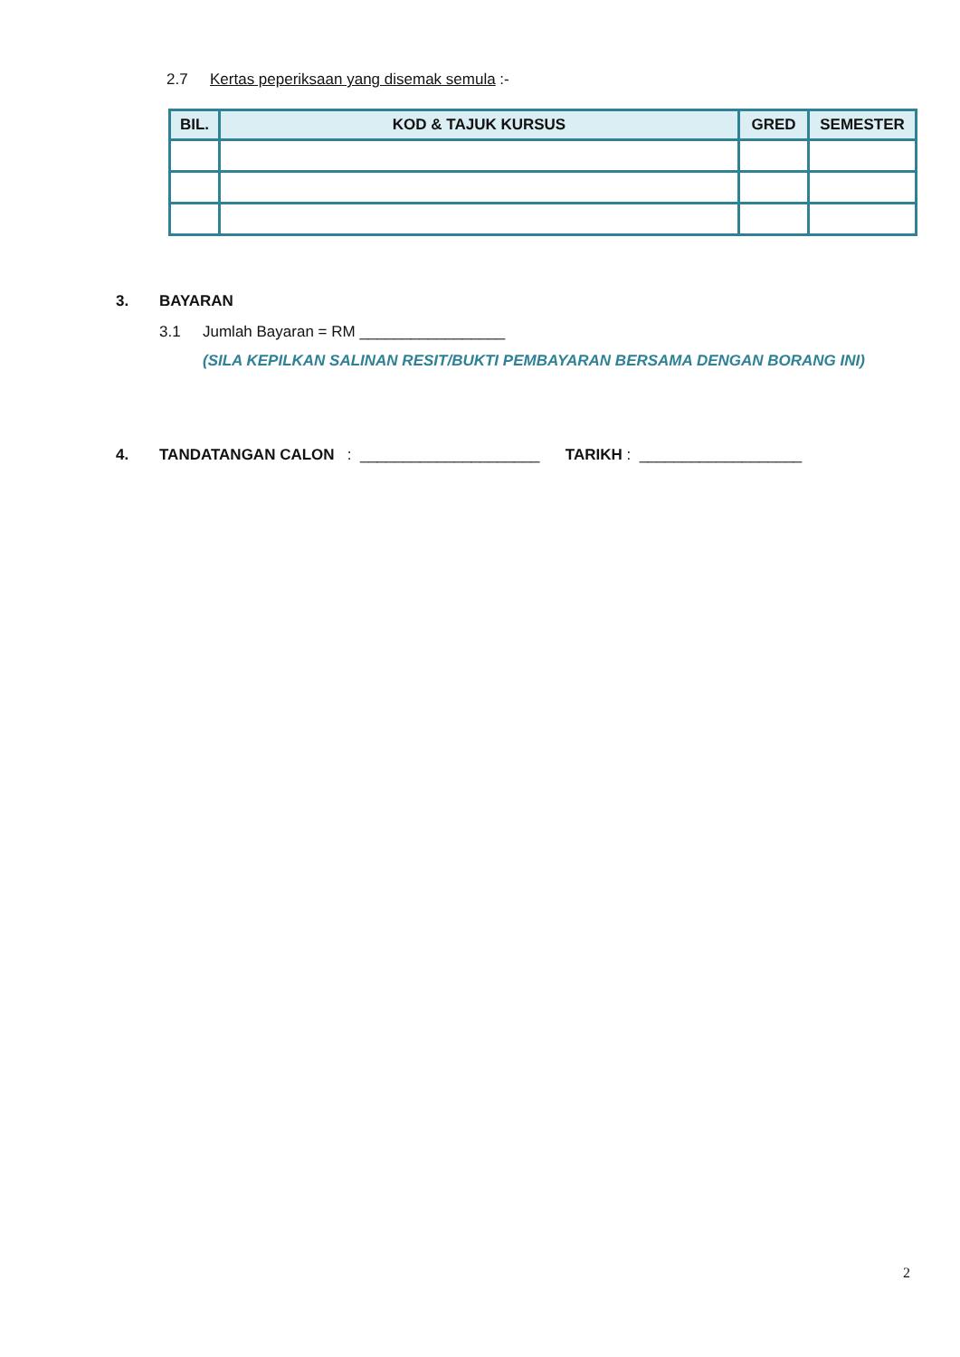2.7 Kertas peperiksaan yang disemak semula :-
| BIL. | KOD & TAJUK KURSUS | GRED | SEMESTER |
| --- | --- | --- | --- |
3. BAYARAN
3.1 Jumlah Bayaran = RM _________________
(SILA KEPILKAN SALINAN RESIT/BUKTI PEMBAYARAN BERSAMA DENGAN BORANG INI)
4. TANDATANGAN CALON : _____________________ TARIKH : ___________________
2